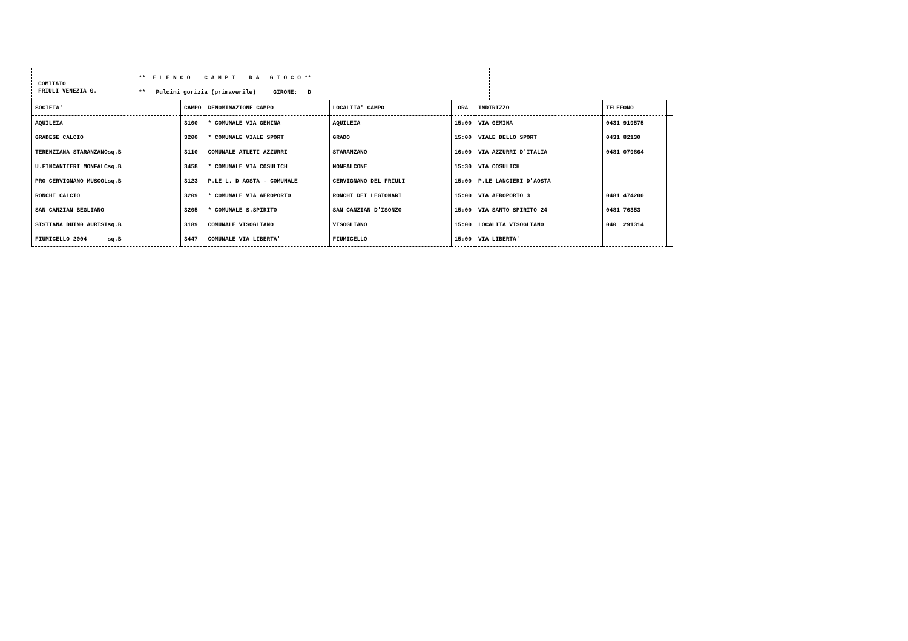COMITATO
FRIULI VENEZIA G.
** E L E N C O C A M P I D A G I O C O **
** Pulcini gorizia (primaverile) GIRONE: D
| SOCIETA' | CAMPO | DENOMINAZIONE CAMPO | LOCALITA' CAMPO | ORA | INDIRIZZO | TELEFONO | |
| --- | --- | --- | --- | --- | --- | --- | --- |
| AQUILEIA | 3100 | * COMUNALE VIA GEMINA | AQUILEIA | 15:00 | VIA GEMINA | 0431 919575 | |
| GRADESE CALCIO | 3200 | * COMUNALE VIALE SPORT | GRADO | 15:00 | VIALE DELLO SPORT | 0431 82130 | |
| TERENZIANA STARANZANOsq.B | 3110 | COMUNALE ATLETI AZZURRI | STARANZANO | 16:00 | VIA AZZURRI D'ITALIA | 0481 079864 | |
| U.FINCANTIERI MONFALCsq.B | 3458 | * COMUNALE VIA COSULICH | MONFALCONE | 15:30 | VIA COSULICH | | |
| PRO CERVIGNANO MUSCOLsq.B | 3123 | P.LE L. D AOSTA - COMUNALE | CERVIGNANO DEL FRIULI | 15:00 | P.LE LANCIERI D'AOSTA | | |
| RONCHI CALCIO | 3209 | * COMUNALE VIA AEROPORTO | RONCHI DEI LEGIONARI | 15:00 | VIA AEROPORTO 3 | 0481 474200 | |
| SAN CANZIAN BEGLIANO | 3205 | * COMUNALE S.SPIRITO | SAN CANZIAN D'ISONZO | 15:00 | VIA SANTO SPIRITO 24 | 0481 76353 | |
| SISTIANA DUIN0 AURISIsq.B | 3189 | COMUNALE VISOGLIANO | VISOGLIANO | 15:00 | LOCALITA VISOGLIANO | 040 291314 | |
| FIUMICELLO 2004 sq.B | 3447 | COMUNALE VIA LIBERTA' | FIUMICELLO | 15:00 | VIA LIBERTA' | | |